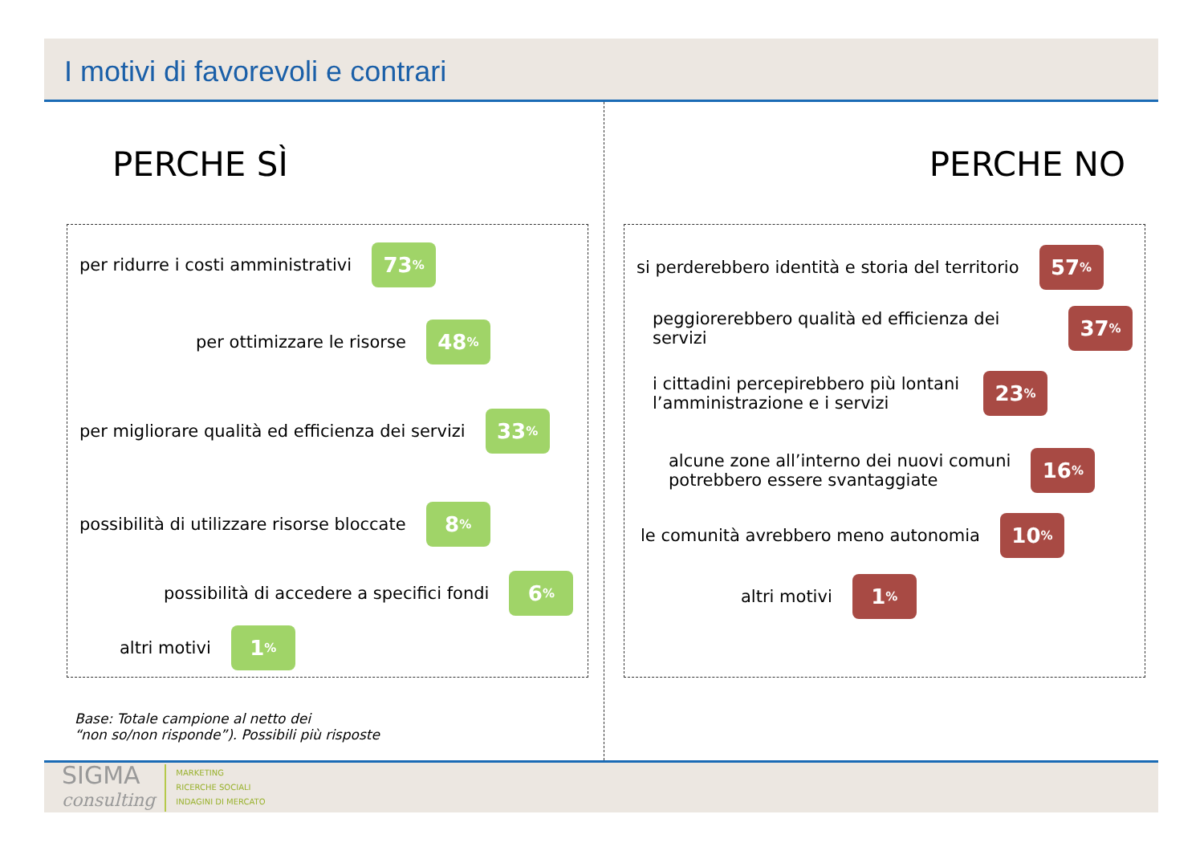I motivi di favorevoli e contrari
PERCHE SÌ
per ridurre i costi amministrativi 73%
per ottimizzare le risorse 48%
per migliorare qualità ed efficienza dei servizi 33%
possibilità di utilizzare risorse bloccate 8%
possibilità di accedere a specifici fondi 6%
altri motivi 1%
PERCHE NO
si perderebbero identità e storia del territorio 57%
peggiorerebbero qualità ed efficienza dei servizi 37%
i cittadini percepirebbero più lontani
l’amministrazione e i servizi 23%
alcune zone all’interno dei nuovi comuni
potrebbero essere svantaggiate 16%
le comunità avrebbero meno autonomia 10%
altri motivi 1%
Base: Totale campione al netto dei
“non so/non risponde”). Possibili più risposte
SIGMA
consulting
MARKETING
RICERCHE SOCIALI
INDAGINI DI MERCATO